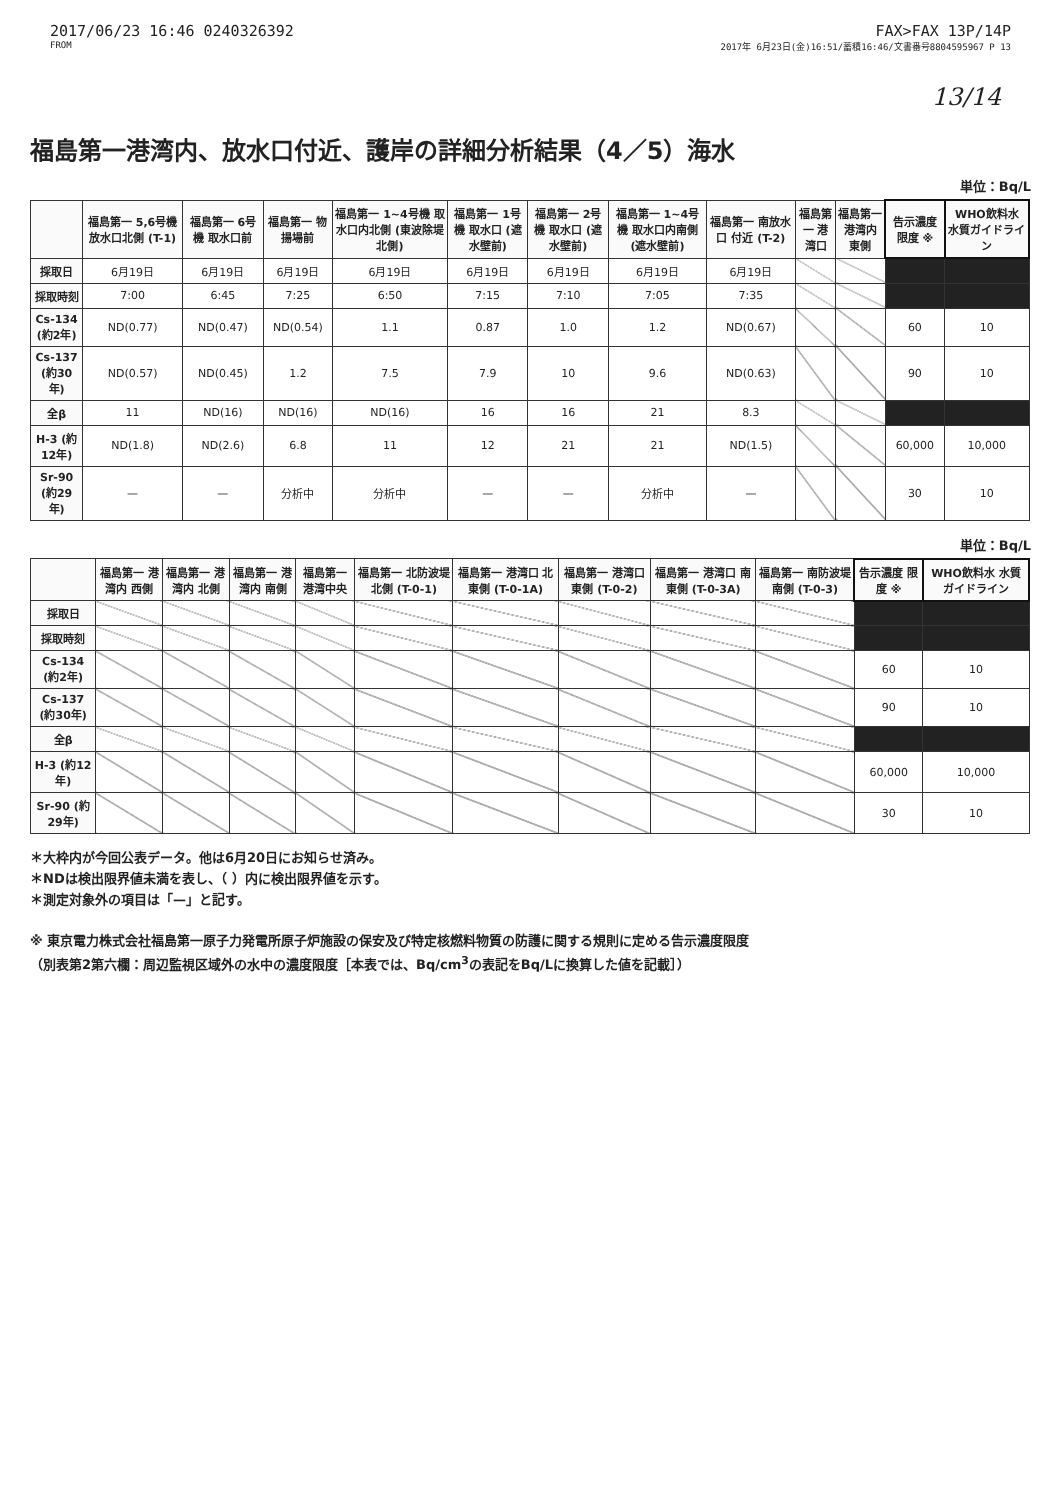2017/06/23 16:46 0240326392
FROM
FAX>FAX 13P/14P
2017年 6月23日(金)16:51/蓄積16:46/文書番号8804595967 P 13
13/14
福島第一港湾内、放水口付近、護岸の詳細分析結果（4／5）海水
単位：Bq/L
| | 福島第一 5,6号機 放水口北側 (T-1) | 福島第一 6号機 取水口前 | 福島第一 物揚場前 | 福島第一 1~4号機 取水口内北側 (東波除堤北側) | 福島第一 1号機 取水口 (遮水壁前) | 福島第一 2号機 取水口 (遮水壁前) | 福島第一 1~4号機 取水口内南側 (遮水壁前) | 福島第一 南放水口 付近 (T-2) | 福島第一 港湾口 | 福島第一 港湾内 東側 | 告示濃度 限度 ※ | WHO飲料水 水質ガイドライン |
| --- | --- | --- | --- | --- | --- | --- | --- | --- | --- | --- | --- | --- |
| 採取日 | 6月19日 | 6月19日 | 6月19日 | 6月19日 | 6月19日 | 6月19日 | 6月19日 | 6月19日 | | | | |
| 採取時刻 | 7:00 | 6:45 | 7:25 | 6:50 | 7:15 | 7:10 | 7:05 | 7:35 | | | | |
| Cs-134 (約2年) | ND(0.77) | ND(0.47) | ND(0.54) | 1.1 | 0.87 | 1.0 | 1.2 | ND(0.67) | | | 60 | 10 |
| Cs-137 (約30年) | ND(0.57) | ND(0.45) | 1.2 | 7.5 | 7.9 | 10 | 9.6 | ND(0.63) | | | 90 | 10 |
| 全β | 11 | ND(16) | ND(16) | ND(16) | 16 | 16 | 21 | 8.3 | | | | |
| H-3 (約12年) | ND(1.8) | ND(2.6) | 6.8 | 11 | 12 | 21 | 21 | ND(1.5) | | | 60,000 | 10,000 |
| Sr-90 (約29年) | — | — | 分析中 | 分析中 | — | — | 分析中 | — | | | 30 | 10 |
単位：Bq/L
| | 福島第一 港湾内 西側 | 福島第一 港湾内 北側 | 福島第一 港湾内 南側 | 福島第一 港湾中央 | 福島第一 北防波堤 北側 (T-0-1) | 福島第一 港湾口 北東側 (T-0-1A) | 福島第一 港湾口 東側 (T-0-2) | 福島第一 港湾口 南東側 (T-0-3A) | 福島第一 南防波堤 南側 (T-0-3) | 告示濃度 限度 ※ | WHO飲料水 水質ガイドライン |
| --- | --- | --- | --- | --- | --- | --- | --- | --- | --- | --- | --- |
| 採取日 | | | | | | | | | | | |
| 採取時刻 | | | | | | | | | | | |
| Cs-134 (約2年) | | | | | | | | | | 60 | 10 |
| Cs-137 (約30年) | | | | | | | | | | 90 | 10 |
| 全β | | | | | | | | | | | |
| H-3 (約12年) | | | | | | | | | | 60,000 | 10,000 |
| Sr-90 (約29年) | | | | | | | | | | 30 | 10 |
＊大枠内が今回公表データ。他は6月20日にお知らせ済み。
＊NDは検出限界値未満を表し、（ ）内に検出限界値を示す。
＊測定対象外の項目は「—」と記す。
※ 東京電力株式会社福島第一原子力発電所原子炉施設の保安及び特定核燃料物質の防護に関する規則に定める告示濃度限度
（別表第2第六欄：周辺監視区域外の水中の濃度限度［本表では、Bq/cm<sup>3</sup>の表記をBq/Lに換算した値を記載］）